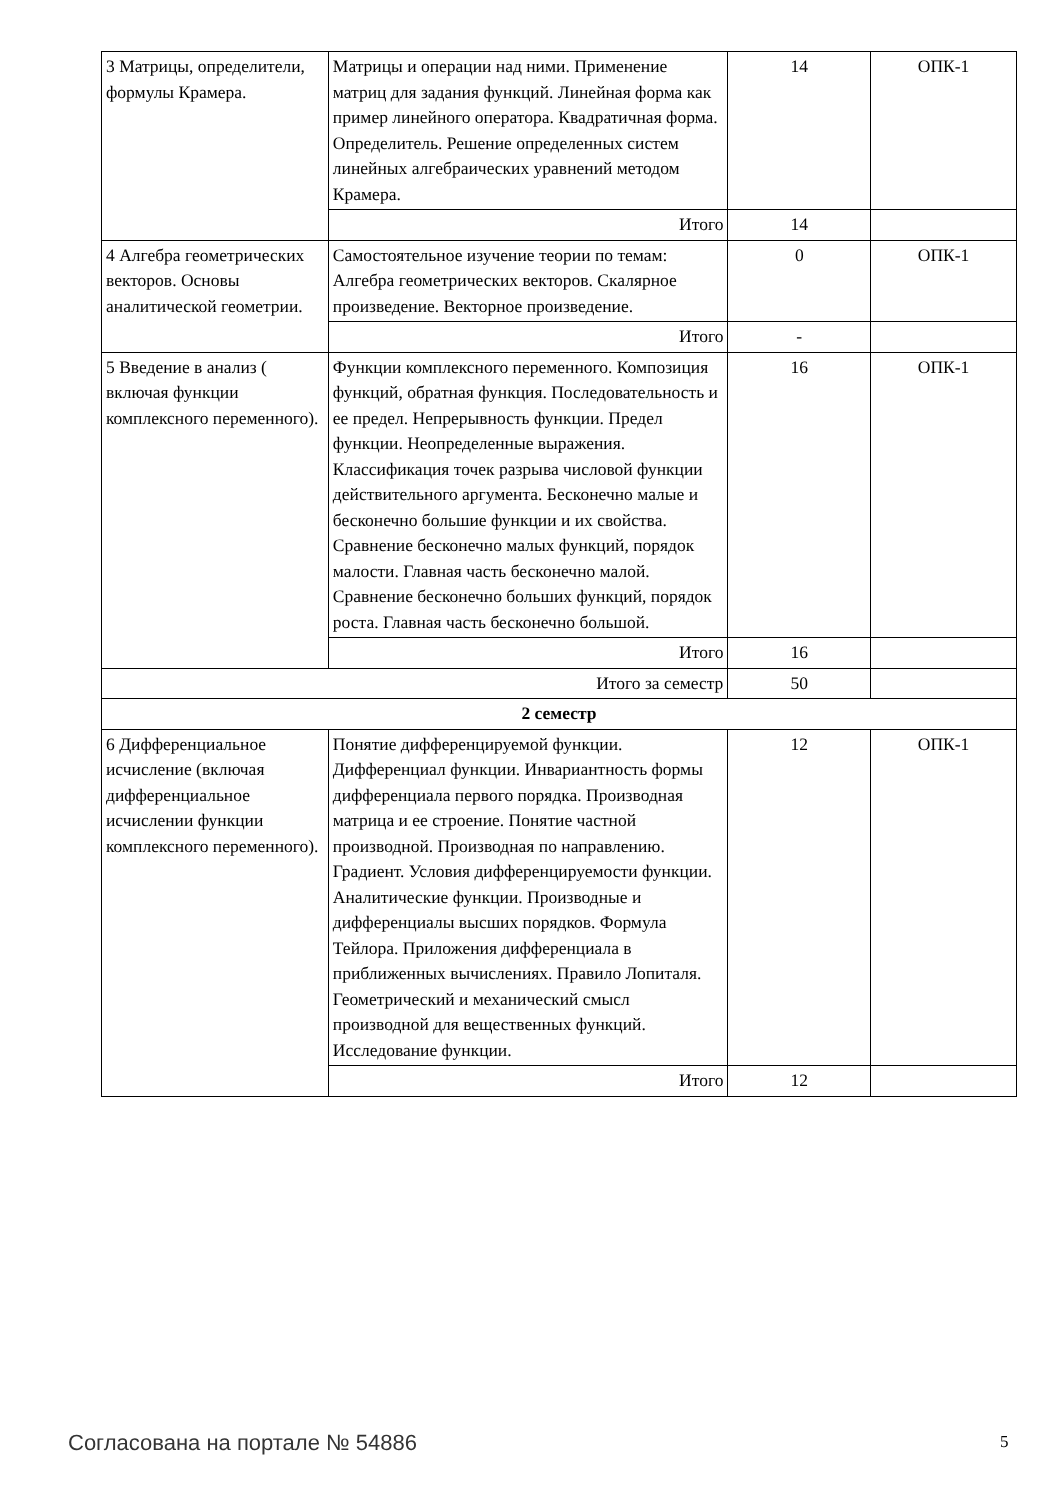| 3 Матрицы, определители, формулы Крамера. | Матрицы и операции над ними. Применение матриц для задания функций. Линейная форма как пример линейного оператора. Квадратичная форма. Определитель. Решение определенных систем линейных алгебраических уравнений методом Крамера. | 14 | ОПК-1 |
| | Итого | 14 | |
| 4 Алгебра геометрических векторов. Основы аналитической геометрии. | Самостоятельное изучение теории по темам: Алгебра геометрических векторов. Скалярное произведение. Векторное произведение. | 0 | ОПК-1 |
| | Итого | - | |
| 5 Введение в анализ ( включая функции комплексного переменного). | Функции комплексного переменного. Композиция функций, обратная функция. Последовательность и ее предел. Непрерывность функции. Предел функции. Неопределенные выражения. Классификация точек разрыва числовой функции действительного аргумента. Бесконечно малые и бесконечно большие функции и их свойства. Сравнение бесконечно малых функций, порядок малости. Главная часть бесконечно малой. Сравнение бесконечно больших функций, порядок роста. Главная часть бесконечно большой. | 16 | ОПК-1 |
| | Итого | 16 | |
| Итого за семестр | | 50 | |
| 2 семестр | | | |
| 6 Дифференциальное исчисление (включая дифференциальное исчислении функции комплексного переменного). | Понятие дифференцируемой функции. Дифференциал функции. Инвариантность формы дифференциала первого порядка. Производная матрица и ее строение. Понятие частной производной. Производная по направлению. Градиент. Условия дифференцируемости функции. Аналитические функции. Производные и дифференциалы высших порядков. Формула Тейлора. Приложения дифференциала в приближенных вычислениях. Правило Лопиталя. Геометрический и механический смысл производной для вещественных функций. Исследование функции. | 12 | ОПК-1 |
| | Итого | 12 | |
Согласована на портале № 54886 5